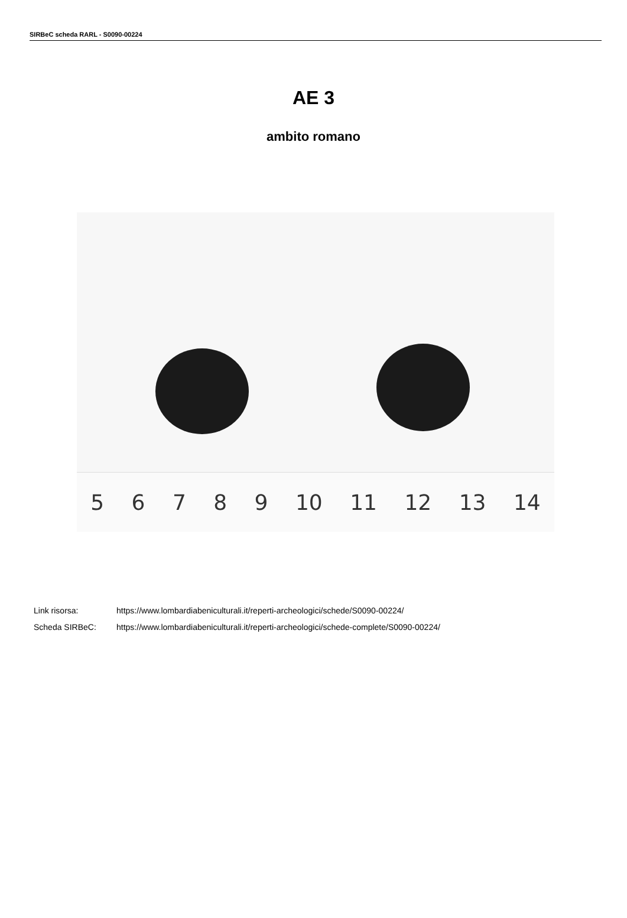SIRBeC scheda RARL - S0090-00224
AE 3
ambito romano
56789 10 11 12 13 14
Link risorsa: https://www.lombardiabeniculturali.it/reperti-archeologici/schede/S0090-00224/
Scheda SIRBeC: https://www.lombardiabeniculturali.it/reperti-archeologici/schede-complete/S0090-00224/